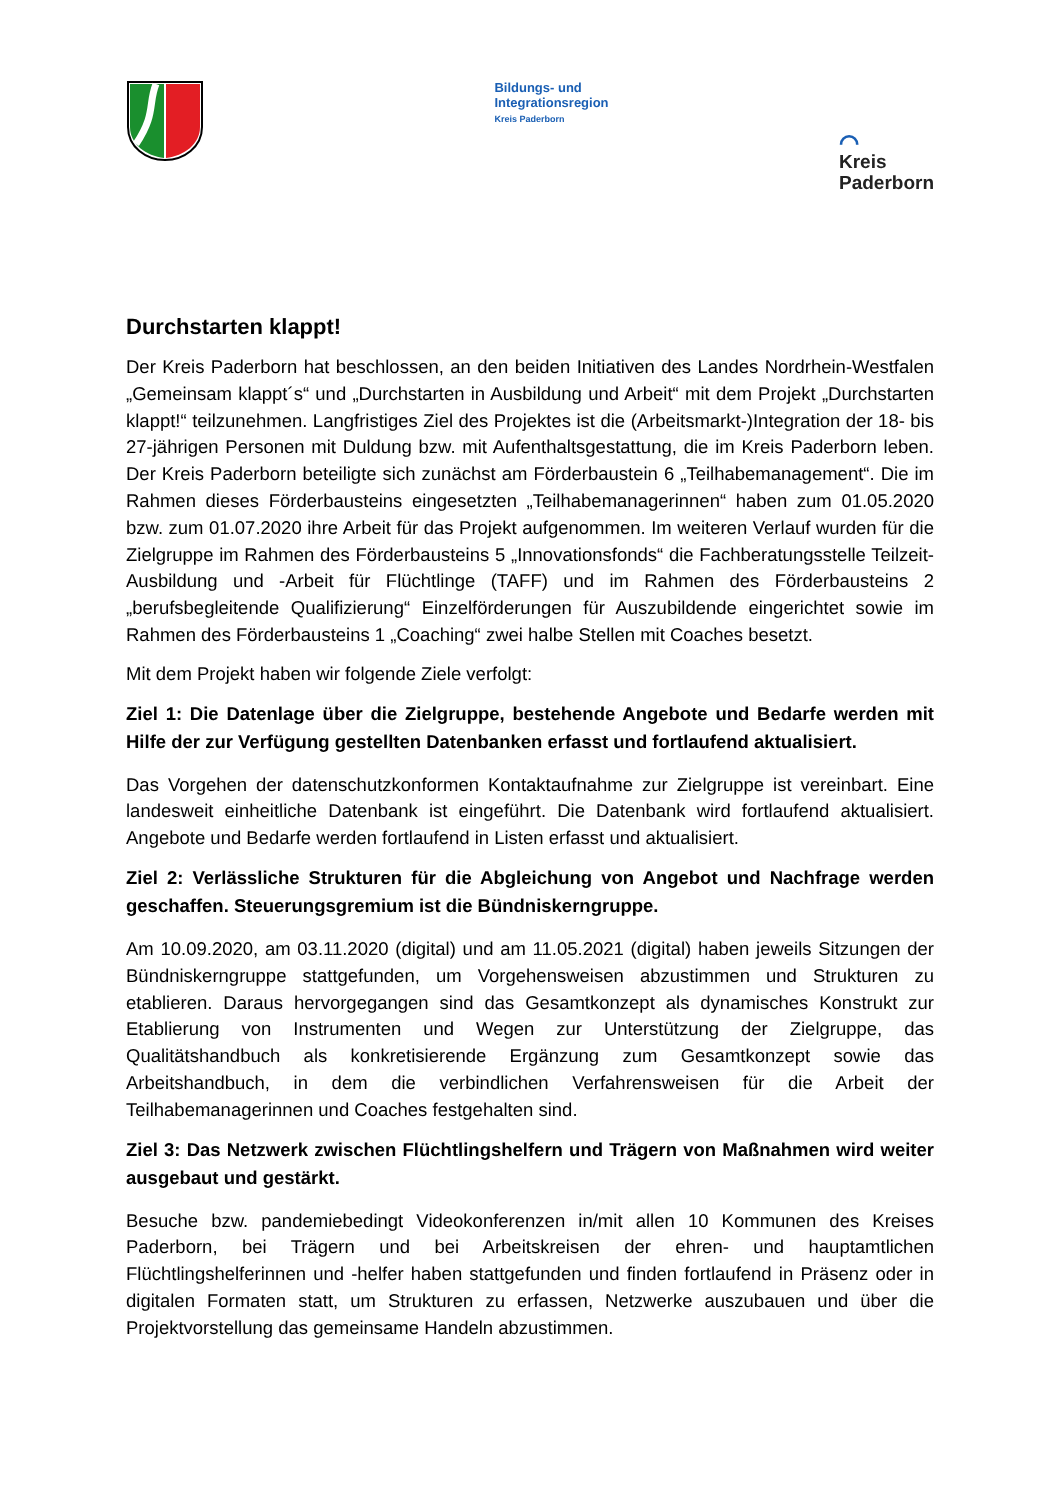Bildungs- und
Integrationsregion
Kreis Paderborn
⌒
Kreis
Paderborn
Durchstarten klappt!
Der Kreis Paderborn hat beschlossen, an den beiden Initiativen des Landes Nordrhein-Westfalen „Gemeinsam klappt´s“ und „Durchstarten in Ausbildung und Arbeit“ mit dem Projekt „Durchstarten klappt!“ teilzunehmen. Langfristiges Ziel des Projektes ist die (Arbeitsmarkt-)Integration der 18- bis 27-jährigen Personen mit Duldung bzw. mit Aufenthaltsgestattung, die im Kreis Paderborn leben. Der Kreis Paderborn beteiligte sich zunächst am Förderbaustein 6 „Teilhabemanagement“. Die im Rahmen dieses Förderbausteins eingesetzten „Teilhabemanagerinnen“ haben zum 01.05.2020 bzw. zum 01.07.2020 ihre Arbeit für das Projekt aufgenommen. Im weiteren Verlauf wurden für die Zielgruppe im Rahmen des Förderbausteins 5 „Innovationsfonds“ die Fachberatungsstelle Teilzeit-Ausbildung und -Arbeit für Flüchtlinge (TAFF) und im Rahmen des Förderbausteins 2 „berufsbegleitende Qualifizierung“ Einzelförderungen für Auszubildende eingerichtet sowie im Rahmen des Förderbausteins 1 „Coaching“ zwei halbe Stellen mit Coaches besetzt.
Mit dem Projekt haben wir folgende Ziele verfolgt:
Ziel 1: Die Datenlage über die Zielgruppe, bestehende Angebote und Bedarfe werden mit Hilfe der zur Verfügung gestellten Datenbanken erfasst und fortlaufend aktualisiert.
Das Vorgehen der datenschutzkonformen Kontaktaufnahme zur Zielgruppe ist vereinbart. Eine landesweit einheitliche Datenbank ist eingeführt. Die Datenbank wird fortlaufend aktualisiert. Angebote und Bedarfe werden fortlaufend in Listen erfasst und aktualisiert.
Ziel 2: Verlässliche Strukturen für die Abgleichung von Angebot und Nachfrage werden geschaffen. Steuerungsgremium ist die Bündniskerngruppe.
Am 10.09.2020, am 03.11.2020 (digital) und am 11.05.2021 (digital) haben jeweils Sitzungen der Bündniskerngruppe stattgefunden, um Vorgehensweisen abzustimmen und Strukturen zu etablieren. Daraus hervorgegangen sind das Gesamtkonzept als dynamisches Konstrukt zur Etablierung von Instrumenten und Wegen zur Unterstützung der Zielgruppe, das Qualitätshandbuch als konkretisierende Ergänzung zum Gesamtkonzept sowie das Arbeitshandbuch, in dem die verbindlichen Verfahrensweisen für die Arbeit der Teilhabemanagerinnen und Coaches festgehalten sind.
Ziel 3: Das Netzwerk zwischen Flüchtlingshelfern und Trägern von Maßnahmen wird weiter ausgebaut und gestärkt.
Besuche bzw. pandemiebedingt Videokonferenzen in/mit allen 10 Kommunen des Kreises Paderborn, bei Trägern und bei Arbeitskreisen der ehren- und hauptamtlichen Flüchtlingshelferinnen und -helfer haben stattgefunden und finden fortlaufend in Präsenz oder in digitalen Formaten statt, um Strukturen zu erfassen, Netzwerke auszubauen und über die Projektvorstellung das gemeinsame Handeln abzustimmen.